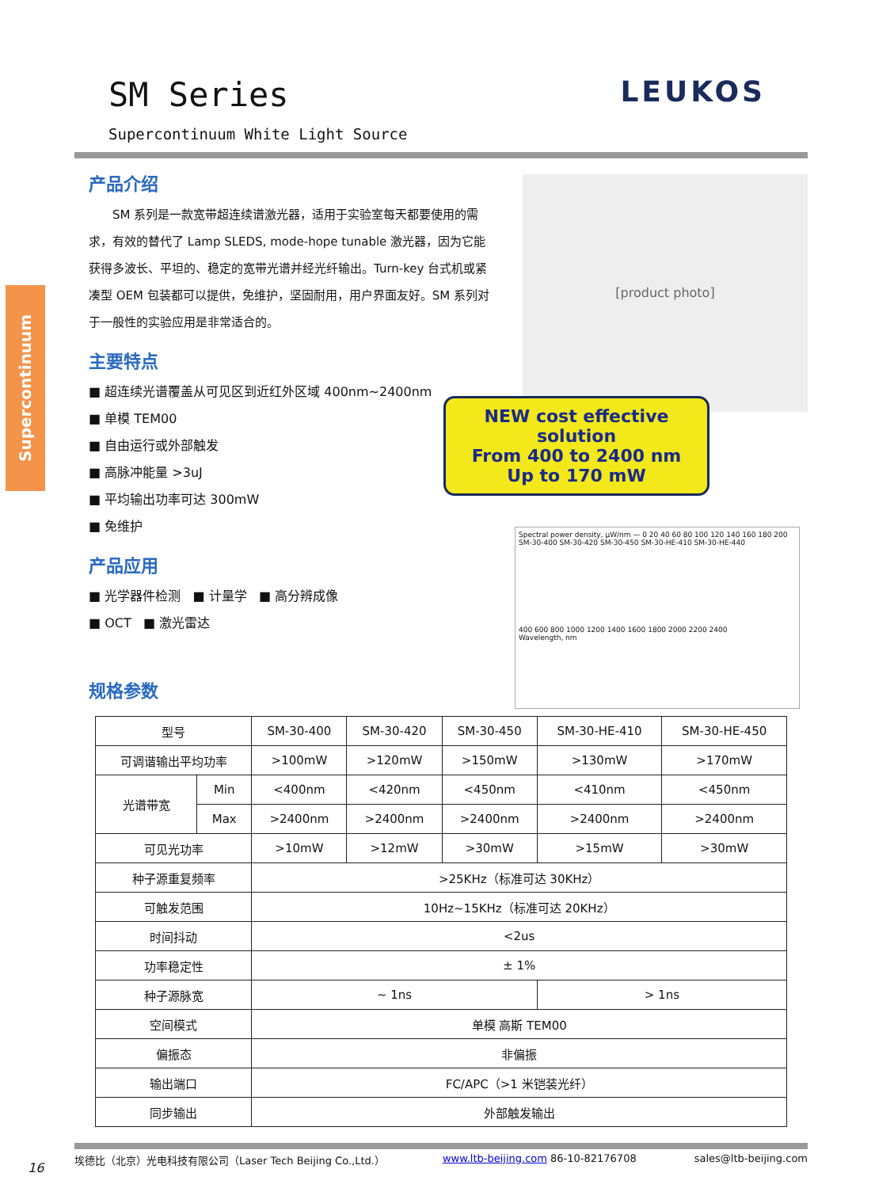SM Series
LEUKOS
Supercontinuum White Light Source
Supercontinuum
产品介绍
SM 系列是一款宽带超连续谱激光器，适用于实验室每天都要使用的需求，有效的替代了 Lamp SLEDS, mode-hope tunable 激光器，因为它能获得多波长、平坦的、稳定的宽带光谱并经光纤输出。Turn-key 台式机或紧凑型 OEM 包装都可以提供，免维护，坚固耐用，用户界面友好。SM 系列对于一般性的实验应用是非常适合的。
主要特点
■ 超连续光谱覆盖从可见区到近红外区域 400nm~2400nm
■ 单模 TEM00
■ 自由运行或外部触发
■ 高脉冲能量 >3uJ
■ 平均输出功率可达 300mW
■ 免维护
产品应用
■ 光学器件检测 ■ 计量学 ■ 高分辨成像
■ OCT ■ 激光雷达
规格参数
[product photo]
NEW cost effective solution
From 400 to 2400 nm
Up to 170 mW
Spectral power density, μW/nm — 0 20 40 60 80 100 120 140 160 180 200
SM-30-400 SM-30-420 SM-30-450 SM-30-HE-410 SM-30-HE-440
400 600 800 1000 1200 1400 1600 1800 2000 2200 2400
Wavelength, nm
| 型号 | | SM-30-400 | SM-30-420 | SM-30-450 | SM-30-HE-410 | SM-30-HE-450 |
| 可调谐输出平均功率 | | >100mW | >120mW | >150mW | >130mW | >170mW |
| 光谱带宽 | Min | <400nm | <420nm | <450nm | <410nm | <450nm |
| | Max | >2400nm | >2400nm | >2400nm | >2400nm | >2400nm |
| 可见光功率 | | >10mW | >12mW | >30mW | >15mW | >30mW |
| 种子源重复频率 | | >25KHz（标准可达 30KHz） | | | | |
| 可触发范围 | | 10Hz~15KHz（标准可达 20KHz） | | | | |
| 时间抖动 | | <2us | | | | |
| 功率稳定性 | | ± 1% | | | | |
| 种子源脉宽 | | ~ 1ns | | | > 1ns | |
| 空间模式 | | 单模 高斯 TEM00 | | | | |
| 偏振态 | | 非偏振 | | | | |
| 输出端口 | | FC/APC（>1 米铠装光纤） | | | | |
| 同步输出 | | 外部触发输出 | | | | |
16
埃德比（北京）光电科技有限公司（Laser Tech Beijing Co.,Ltd.） www.ltb-beijing.com 86-10-82176708 sales@ltb-beijing.com